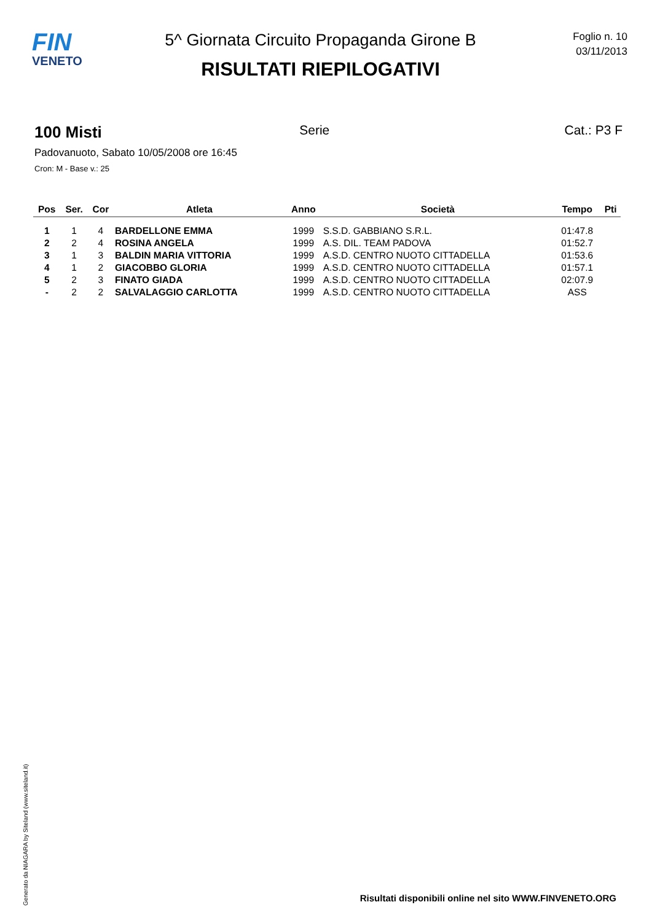FIN
VENETO
5^ Giornata Circuito Propaganda Girone B
RISULTATI RIEPILOGATIVI
Foglio n. 10
03/11/2013
100 Misti Serie Cat.: P3 F
Padovanuoto, Sabato 10/05/2008 ore 16:45
Cron: M - Base v.: 25
| Pos | Ser. | Cor | Atleta | Anno | Società | Tempo | Pti |
| --- | --- | --- | --- | --- | --- | --- | --- |
| 1 | 1 | 4 | BARDELLONE EMMA | 1999 | S.S.D. GABBIANO S.R.L. | 01:47.8 | |
| 2 | 2 | 4 | ROSINA ANGELA | 1999 | A.S. DIL. TEAM PADOVA | 01:52.7 | |
| 3 | 1 | 3 | BALDIN MARIA VITTORIA | 1999 | A.S.D. CENTRO NUOTO CITTADELLA | 01:53.6 | |
| 4 | 1 | 2 | GIACOBBO GLORIA | 1999 | A.S.D. CENTRO NUOTO CITTADELLA | 01:57.1 | |
| 5 | 2 | 3 | FINATO GIADA | 1999 | A.S.D. CENTRO NUOTO CITTADELLA | 02:07.9 | |
| - | 2 | 2 | SALVALAGGIO CARLOTTA | 1999 | A.S.D. CENTRO NUOTO CITTADELLA | ASS | |
Generato da NIAGARA by Siteland (www.siteland.it)
Risultati disponibili online nel sito WWW.FINVENETO.ORG